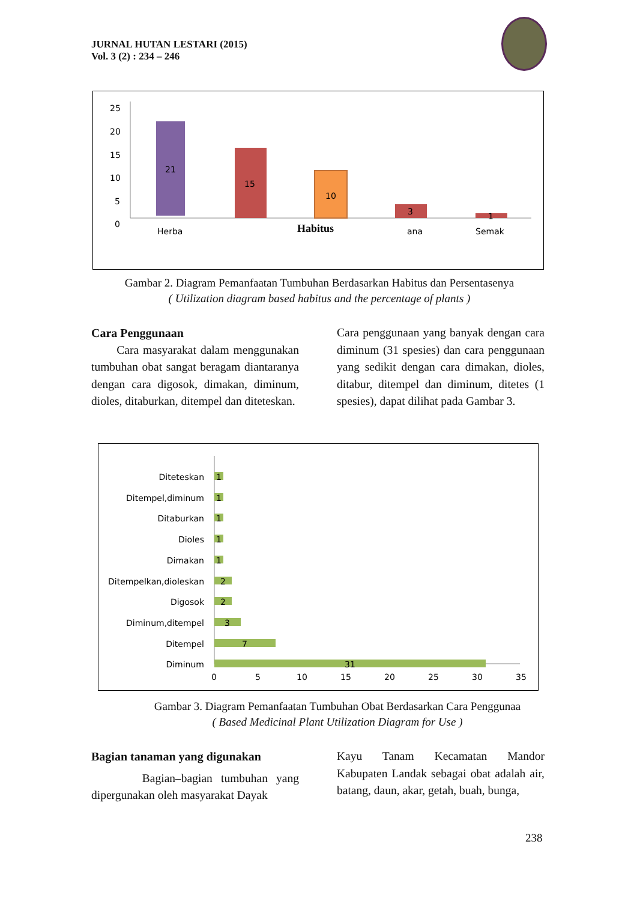JURNAL HUTAN LESTARI (2015)
Vol. 3 (2) : 234 – 246
25
20
15
10
5
0
21
15
10
3
1
Herba
ana
Semak
Habitus
Gambar 2. Diagram Pemanfaatan Tumbuhan Berdasarkan Habitus dan Persentasenya
( Utilization diagram based habitus and the percentage of plants )
Cara Penggunaan
Cara masyarakat dalam menggunakan tumbuhan obat sangat beragam diantaranya dengan cara digosok, dimakan, diminum, dioles, ditaburkan, ditempel dan diteteskan.
Cara penggunaan yang banyak dengan cara diminum (31 spesies) dan cara penggunaan yang sedikit dengan cara dimakan, dioles, ditabur, ditempel dan diminum, ditetes (1 spesies), dapat dilihat pada Gambar 3.
Diteteskan
Ditempel,diminum
Ditaburkan
Dioles
Dimakan
Ditempelkan,dioleskan
Digosok
Diminum,ditempel
Ditempel
Diminum
1
1
1
1
1
2
2
3
7
31
0
5
10
15
20
25
30
35
Gambar 3. Diagram Pemanfaatan Tumbuhan Obat Berdasarkan Cara Penggunaa
( Based Medicinal Plant Utilization Diagram for Use )
Bagian tanaman yang digunakan
Bagian–bagian tumbuhan yang dipergunakan oleh masyarakat Dayak
Kayu Tanam Kecamatan Mandor Kabupaten Landak sebagai obat adalah air, batang, daun, akar, getah, buah, bunga,
238